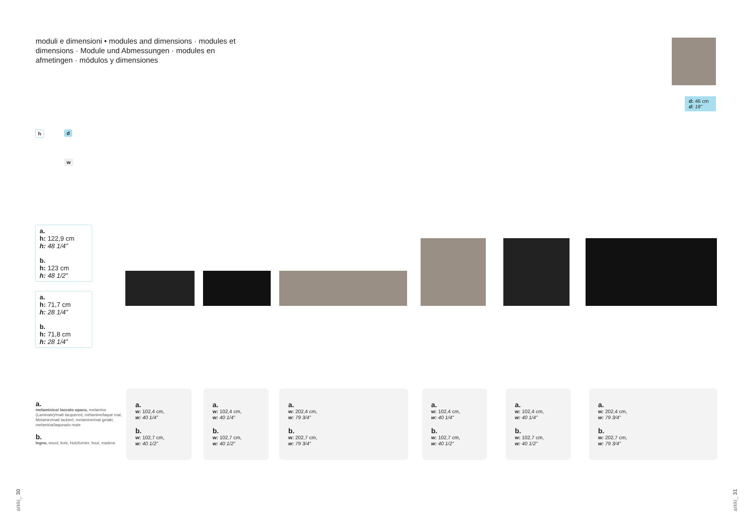moduli e dimensioni • modules and dimensions · modules et dimensions · Module und Abmessungen · modules en afmetingen · módulos y dimensiones
d: 46 cm
d: 18”
h d
w
a.
h: 122,9 cm
h: 48 1/4”
b.
h: 123 cm
h: 48 1/2”
a.
h: 71,7 cm
h: 28 1/4”
b.
h: 71,8 cm
h: 28 1/4”
a.
melaminico/ laccato opaco, melamine (Laminate)/matt lacquered, mélamine/laqué mat, Melamin/matt lackiert, melamine/mat gelakt, melamina/laqueado mate
b.
legno, wood, bois, Holzfurnier, hout, madera
a.
w: 102,4 cm,
w: 40 1/4”
b.
w: 102,7 cm,
w: 40 1/2”
a.
w: 102,4 cm,
w: 40 1/4”
b.
w: 102,7 cm,
w: 40 1/2”
a.
w: 202,4 cm,
w: 79 3/4”
b.
w: 202,7 cm,
w: 79 3/4”
a.
w: 102,4 cm,
w: 40 1/4”
b.
w: 102,7 cm,
w: 40 1/2”
a.
w: 102,4 cm,
w: 40 1/4”
b.
w: 102,7 cm,
w: 40 1/2”
a.
w: 202,4 cm,
w: 79 3/4”
b.
w: 202,7 cm,
w: 79 3/4”
arkki_ 30
arkki_ 31